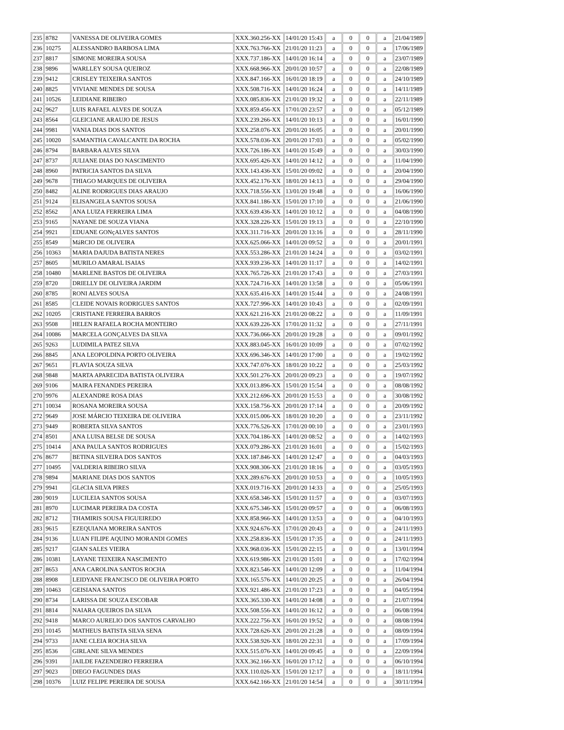| 235 | 8782 | VANESSA DE OLIVEIRA GOMES | XXX.360.256-XX | 14/01/20 15:43 | a | 0 | 0 | a | 21/04/1989 |
| 236 | 10275 | ALESSANDRO BARBOSA LIMA | XXX.763.766-XX | 21/01/20 11:23 | a | 0 | 0 | a | 17/06/1989 |
| 237 | 8817 | SIMONE MOREIRA SOUSA | XXX.737.186-XX | 14/01/20 16:14 | a | 0 | 0 | a | 23/07/1989 |
| 238 | 9896 | WARLLEY SOUSA QUEIROZ | XXX.668.966-XX | 20/01/20 10:57 | a | 0 | 0 | a | 22/08/1989 |
| 239 | 9412 | CRISLEY TEIXEIRA SANTOS | XXX.847.166-XX | 16/01/20 18:19 | a | 0 | 0 | a | 24/10/1989 |
| 240 | 8825 | VIVIANE MENDES DE SOUSA | XXX.508.716-XX | 14/01/20 16:24 | a | 0 | 0 | a | 14/11/1989 |
| 241 | 10526 | LEIDIANE RIBEIRO | XXX.085.836-XX | 21/01/20 19:32 | a | 0 | 0 | a | 22/11/1989 |
| 242 | 9627 | LUIS RAFAEL ALVES DE SOUZA | XXX.859.456-XX | 17/01/20 23:57 | a | 0 | 0 | a | 05/12/1989 |
| 243 | 8564 | GLEICIANE ARAUJO DE JESUS | XXX.239.266-XX | 14/01/20 10:13 | a | 0 | 0 | a | 16/01/1990 |
| 244 | 9981 | VANIA DIAS DOS SANTOS | XXX.258.076-XX | 20/01/20 16:05 | a | 0 | 0 | a | 20/01/1990 |
| 245 | 10020 | SAMANTHA CAVALCANTE DA ROCHA | XXX.578.036-XX | 20/01/20 17:03 | a | 0 | 0 | a | 05/02/1990 |
| 246 | 8794 | BARBARA ALVES SILVA | XXX.726.186-XX | 14/01/20 15:49 | a | 0 | 0 | a | 30/03/1990 |
| 247 | 8737 | JULIANE DIAS DO NASCIMENTO | XXX.695.426-XX | 14/01/20 14:12 | a | 0 | 0 | a | 11/04/1990 |
| 248 | 8960 | PATRíCIA SANTOS DA SILVA | XXX.143.436-XX | 15/01/20 09:02 | a | 0 | 0 | a | 20/04/1990 |
| 249 | 9678 | THIAGO MARQUES DE OLIVEIRA | XXX.452.176-XX | 18/01/20 14:13 | a | 0 | 0 | a | 29/04/1990 |
| 250 | 8482 | ALINE RODRIGUES DIAS ARAUJO | XXX.718.556-XX | 13/01/20 19:48 | a | 0 | 0 | a | 16/06/1990 |
| 251 | 9124 | ELISANGELA SANTOS SOUSA | XXX.841.186-XX | 15/01/20 17:10 | a | 0 | 0 | a | 21/06/1990 |
| 252 | 8562 | ANA LUIZA FERREIRA LIMA | XXX.639.436-XX | 14/01/20 10:12 | a | 0 | 0 | a | 04/08/1990 |
| 253 | 9165 | NAYANE DE SOUZA VIANA | XXX.328.226-XX | 15/01/20 19:13 | a | 0 | 0 | a | 22/10/1990 |
| 254 | 9921 | EDUANE GONçALVES SANTOS | XXX.311.716-XX | 20/01/20 13:16 | a | 0 | 0 | a | 28/11/1990 |
| 255 | 8549 | MáRCIO DE OLIVEIRA | XXX.625.066-XX | 14/01/20 09:52 | a | 0 | 0 | a | 20/01/1991 |
| 256 | 10363 | MARIA DAJUDA BATISTA NERES | XXX.553.286-XX | 21/01/20 14:24 | a | 0 | 0 | a | 03/02/1991 |
| 257 | 8605 | MURILO AMARAL ISAIAS | XXX.939.236-XX | 14/01/20 11:17 | a | 0 | 0 | a | 14/02/1991 |
| 258 | 10480 | MARLENE BASTOS DE OLIVEIRA | XXX.765.726-XX | 21/01/20 17:43 | a | 0 | 0 | a | 27/03/1991 |
| 259 | 8720 | DRIELLY DE OLIVEIRA JARDIM | XXX.724.716-XX | 14/01/20 13:58 | a | 0 | 0 | a | 05/06/1991 |
| 260 | 8785 | RONI ALVES SOUSA | XXX.635.416-XX | 14/01/20 15:44 | a | 0 | 0 | a | 24/08/1991 |
| 261 | 8585 | CLEIDE NOVAIS RODRIGUES SANTOS | XXX.727.996-XX | 14/01/20 10:43 | a | 0 | 0 | a | 02/09/1991 |
| 262 | 10205 | CRISTIANE FERREIRA BARROS | XXX.621.216-XX | 21/01/20 08:22 | a | 0 | 0 | a | 11/09/1991 |
| 263 | 9508 | HELEN RAFAELA ROCHA MONTEIRO | XXX.639.226-XX | 17/01/20 11:32 | a | 0 | 0 | a | 27/11/1991 |
| 264 | 10086 | MARCELA GONÇALVES DA SILVA | XXX.736.066-XX | 20/01/20 19:28 | a | 0 | 0 | a | 09/01/1992 |
| 265 | 9263 | LUDIMILA PATEZ SILVA | XXX.883.045-XX | 16/01/20 10:09 | a | 0 | 0 | a | 07/02/1992 |
| 266 | 8845 | ANA LEOPOLDINA PORTO OLIVEIRA | XXX.696.346-XX | 14/01/20 17:00 | a | 0 | 0 | a | 19/02/1992 |
| 267 | 9651 | FLAVIA SOUZA SILVA | XXX.747.076-XX | 18/01/20 10:22 | a | 0 | 0 | a | 25/03/1992 |
| 268 | 9848 | MARTA APARECIDA BATISTA OLIVEIRA | XXX.501.276-XX | 20/01/20 09:23 | a | 0 | 0 | a | 19/07/1992 |
| 269 | 9106 | MAIRA FENANDES PEREIRA | XXX.013.896-XX | 15/01/20 15:54 | a | 0 | 0 | a | 08/08/1992 |
| 270 | 9976 | ALEXANDRE ROSA DIAS | XXX.212.696-XX | 20/01/20 15:53 | a | 0 | 0 | a | 30/08/1992 |
| 271 | 10034 | ROSANA MOREIRA SOUSA | XXX.158.756-XX | 20/01/20 17:14 | a | 0 | 0 | a | 20/09/1992 |
| 272 | 9649 | JOSE MÁRCIO TEIXEIRA DE OLIVEIRA | XXX.015.006-XX | 18/01/20 10:20 | a | 0 | 0 | a | 23/11/1992 |
| 273 | 9449 | ROBERTA SILVA SANTOS | XXX.776.526-XX | 17/01/20 00:10 | a | 0 | 0 | a | 23/01/1993 |
| 274 | 8501 | ANA LUISA BELSE DE SOUSA | XXX.704.186-XX | 14/01/20 08:52 | a | 0 | 0 | a | 14/02/1993 |
| 275 | 10414 | ANA PAULA SANTOS RODRIGUES | XXX.079.286-XX | 21/01/20 16:01 | a | 0 | 0 | a | 15/02/1993 |
| 276 | 8677 | BETINA SILVEIRA DOS SANTOS | XXX.187.846-XX | 14/01/20 12:47 | a | 0 | 0 | a | 04/03/1993 |
| 277 | 10495 | VALDERIA RIBEIRO SILVA | XXX.908.306-XX | 21/01/20 18:16 | a | 0 | 0 | a | 03/05/1993 |
| 278 | 9894 | MARIANE DIAS DOS SANTOS | XXX.289.676-XX | 20/01/20 10:53 | a | 0 | 0 | a | 10/05/1993 |
| 279 | 9941 | GLéCIA SILVA PIRES | XXX.019.716-XX | 20/01/20 14:33 | a | 0 | 0 | a | 25/05/1993 |
| 280 | 9019 | LUCILEIA SANTOS SOUSA | XXX.658.346-XX | 15/01/20 11:57 | a | 0 | 0 | a | 03/07/1993 |
| 281 | 8970 | LUCIMAR PEREIRA DA COSTA | XXX.675.346-XX | 15/01/20 09:57 | a | 0 | 0 | a | 06/08/1993 |
| 282 | 8712 | THAMIRIS SOUSA FIGUEIREDO | XXX.858.966-XX | 14/01/20 13:53 | a | 0 | 0 | a | 04/10/1993 |
| 283 | 9615 | EZEQUIANA MOREIRA SANTOS | XXX.924.676-XX | 17/01/20 20:43 | a | 0 | 0 | a | 24/11/1993 |
| 284 | 9136 | LUAN FILIPE AQUINO MORANDI GOMES | XXX.258.836-XX | 15/01/20 17:35 | a | 0 | 0 | a | 24/11/1993 |
| 285 | 9217 | GIAN SALES VIEIRA | XXX.968.036-XX | 15/01/20 22:15 | a | 0 | 0 | a | 13/01/1994 |
| 286 | 10381 | LAYANE TEIXEIRA NASCIMENTO | XXX.619.986-XX | 21/01/20 15:01 | a | 0 | 0 | a | 17/02/1994 |
| 287 | 8653 | ANA CAROLINA SANTOS ROCHA | XXX.823.546-XX | 14/01/20 12:09 | a | 0 | 0 | a | 11/04/1994 |
| 288 | 8908 | LEIDYANE FRANCISCO DE OLIVEIRA PORTO | XXX.165.576-XX | 14/01/20 20:25 | a | 0 | 0 | a | 26/04/1994 |
| 289 | 10463 | GEISIANA SANTOS | XXX.921.486-XX | 21/01/20 17:23 | a | 0 | 0 | a | 04/05/1994 |
| 290 | 8734 | LARISSA DE SOUZA ESCOBAR | XXX.365.330-XX | 14/01/20 14:08 | a | 0 | 0 | a | 21/07/1994 |
| 291 | 8814 | NAIARA QUEIROS DA SILVA | XXX.508.556-XX | 14/01/20 16:12 | a | 0 | 0 | a | 06/08/1994 |
| 292 | 9418 | MARCO AURELIO DOS SANTOS CARVALHO | XXX.222.756-XX | 16/01/20 19:52 | a | 0 | 0 | a | 08/08/1994 |
| 293 | 10145 | MATHEUS BATISTA SILVA SENA | XXX.728.626-XX | 20/01/20 21:28 | a | 0 | 0 | a | 08/09/1994 |
| 294 | 9733 | JANE CLEIA ROCHA SILVA | XXX.538.926-XX | 18/01/20 22:31 | a | 0 | 0 | a | 17/09/1994 |
| 295 | 8536 | GIRLANE SILVA MENDES | XXX.515.076-XX | 14/01/20 09:45 | a | 0 | 0 | a | 22/09/1994 |
| 296 | 9391 | JAILDE FAZENDEIRO FERREIRA | XXX.362.166-XX | 16/01/20 17:12 | a | 0 | 0 | a | 06/10/1994 |
| 297 | 9023 | DIEGO FAGUNDES DIAS | XXX.110.026-XX | 15/01/20 12:17 | a | 0 | 0 | a | 18/11/1994 |
| 298 | 10376 | LUIZ FELIPE PEREIRA DE SOUSA | XXX.642.166-XX | 21/01/20 14:54 | a | 0 | 0 | a | 30/11/1994 |